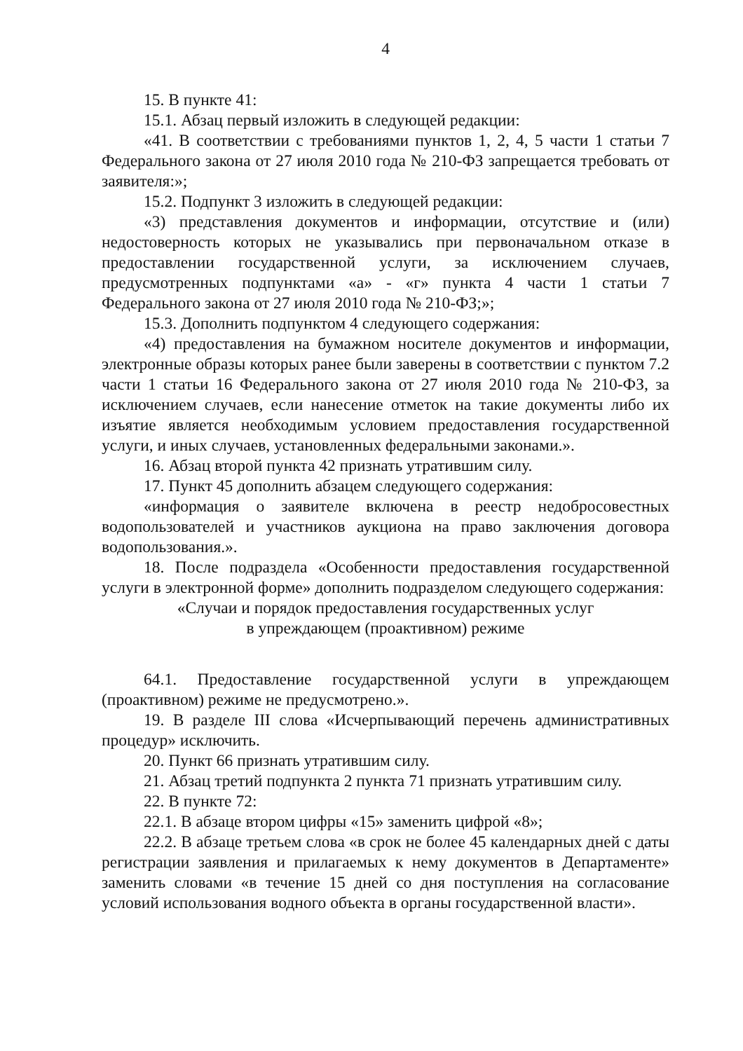4
15. В пункте 41:
15.1. Абзац первый изложить в следующей редакции:
«41. В соответствии с требованиями пунктов 1, 2, 4, 5 части 1 статьи 7 Федерального закона от 27 июля 2010 года № 210-ФЗ запрещается требовать от заявителя:»;
15.2. Подпункт 3 изложить в следующей редакции:
«3) представления документов и информации, отсутствие и (или) недостоверность которых не указывались при первоначальном отказе в предоставлении государственной услуги, за исключением случаев, предусмотренных подпунктами «а» - «г» пункта 4 части 1 статьи 7 Федерального закона от 27 июля 2010 года № 210-ФЗ;»;
15.3. Дополнить подпунктом 4 следующего содержания:
«4) предоставления на бумажном носителе документов и информации, электронные образы которых ранее были заверены в соответствии с пунктом 7.2 части 1 статьи 16 Федерального закона от 27 июля 2010 года № 210-ФЗ, за исключением случаев, если нанесение отметок на такие документы либо их изъятие является необходимым условием предоставления государственной услуги, и иных случаев, установленных федеральными законами.».
16. Абзац второй пункта 42 признать утратившим силу.
17. Пункт 45 дополнить абзацем следующего содержания:
«информация о заявителе включена в реестр недобросовестных водопользователей и участников аукциона на право заключения договора водопользования.».
18. После подраздела «Особенности предоставления государственной услуги в электронной форме» дополнить подразделом следующего содержания:
«Случаи и порядок предоставления государственных услуг
в упреждающем (проактивном) режиме
64.1. Предоставление государственной услуги в упреждающем (проактивном) режиме не предусмотрено.».
19. В разделе III слова «Исчерпывающий перечень административных процедур» исключить.
20. Пункт 66 признать утратившим силу.
21. Абзац третий подпункта 2 пункта 71 признать утратившим силу.
22. В пункте 72:
22.1. В абзаце втором цифры «15» заменить цифрой «8»;
22.2. В абзаце третьем слова «в срок не более 45 календарных дней с даты регистрации заявления и прилагаемых к нему документов в Департаменте» заменить словами «в течение 15 дней со дня поступления на согласование условий использования водного объекта в органы государственной власти».